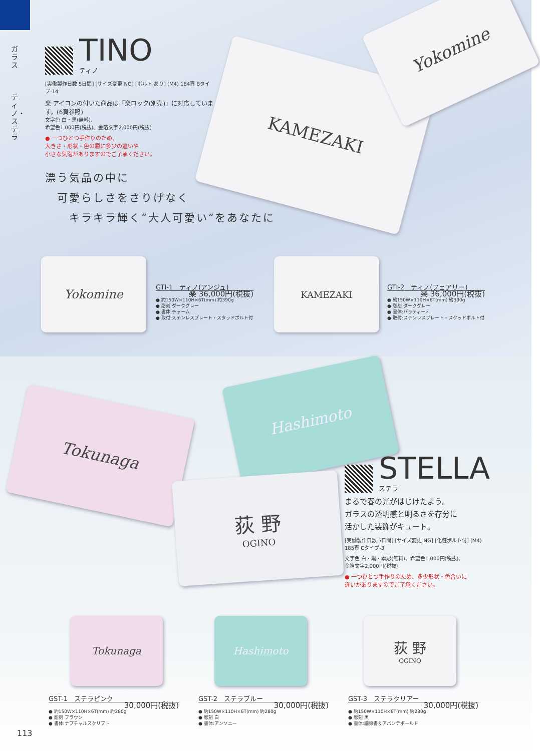ガラス
ティノ・ステラ
KAMEZAKI
Yokomine
TINO
ティノ
[実働製作日数 5日間] [サイズ変更 NG] [ボルト あり] (M4) 184頁 Bタイプ-14
楽 アイコンの付いた商品は「楽ロック(別売)」に対応しています。(6頁参照)
文字色 白・黒(無料)、
希望色1,000円(税抜)、金箔文字2,000円(税抜)
● 一つひとつ手作りのため、
大きさ・形状・色の層に多少の違いや
小さな気泡がありますのでご了承ください。
漂う気品の中に
　可愛らしさをさりげなく
　　キラキラ輝く“大人可愛い”をあなたに
Yokomine
GTI-1　ティノ(アンジュ)
楽 36,000円(税抜)
● 約150W×110H×6T(mm) 約390g
● 彫刻 ダークグレー
● 書体:チャーム
● 取付:ステンレスプレート・スタッドボルト付
KAMEZAKI
GTI-2　ティノ(フェアリー)
楽 36,000円(税抜)
● 約150W×110H×6T(mm) 約390g
● 彫刻 ダークグレー
● 書体:パラティーノ
● 取付:ステンレスプレート・スタッドボルト付
Tokunaga
Hashimoto
荻 野
OGINO
STELLA
ステラ
まるで春の光がはじけたよう。
ガラスの透明感と明るさを存分に
活かした装飾がキュート。
[実働製作日数 5日間] [サイズ変更 NG] [化粧ボルト付] (M4) 185頁 Cタイプ-3
文字色 白・黒・素彫(無料)、希望色1,000円(税抜)、
金箔文字2,000円(税抜)
● 一つひとつ手作りのため、多少形状・色合いに
違いがありますのでご了承ください。
Tokunaga Hashimoto 荻 野
OGINO
GST-1　ステラピンク
30,000円(税抜)
● 約150W×110H×6T(mm) 約280g
● 彫刻 ブラウン
● 書体:ナプチャルスクリプト
GST-2　ステラブルー
30,000円(税抜)
● 約150W×110H×6T(mm) 約280g
● 彫刻 白
● 書体:アンソニー
GST-3　ステラクリアー
30,000円(税抜)
● 約150W×110H×6T(mm) 約280g
● 彫刻 黒
● 書体:細隷書＆アバンテボールド
113